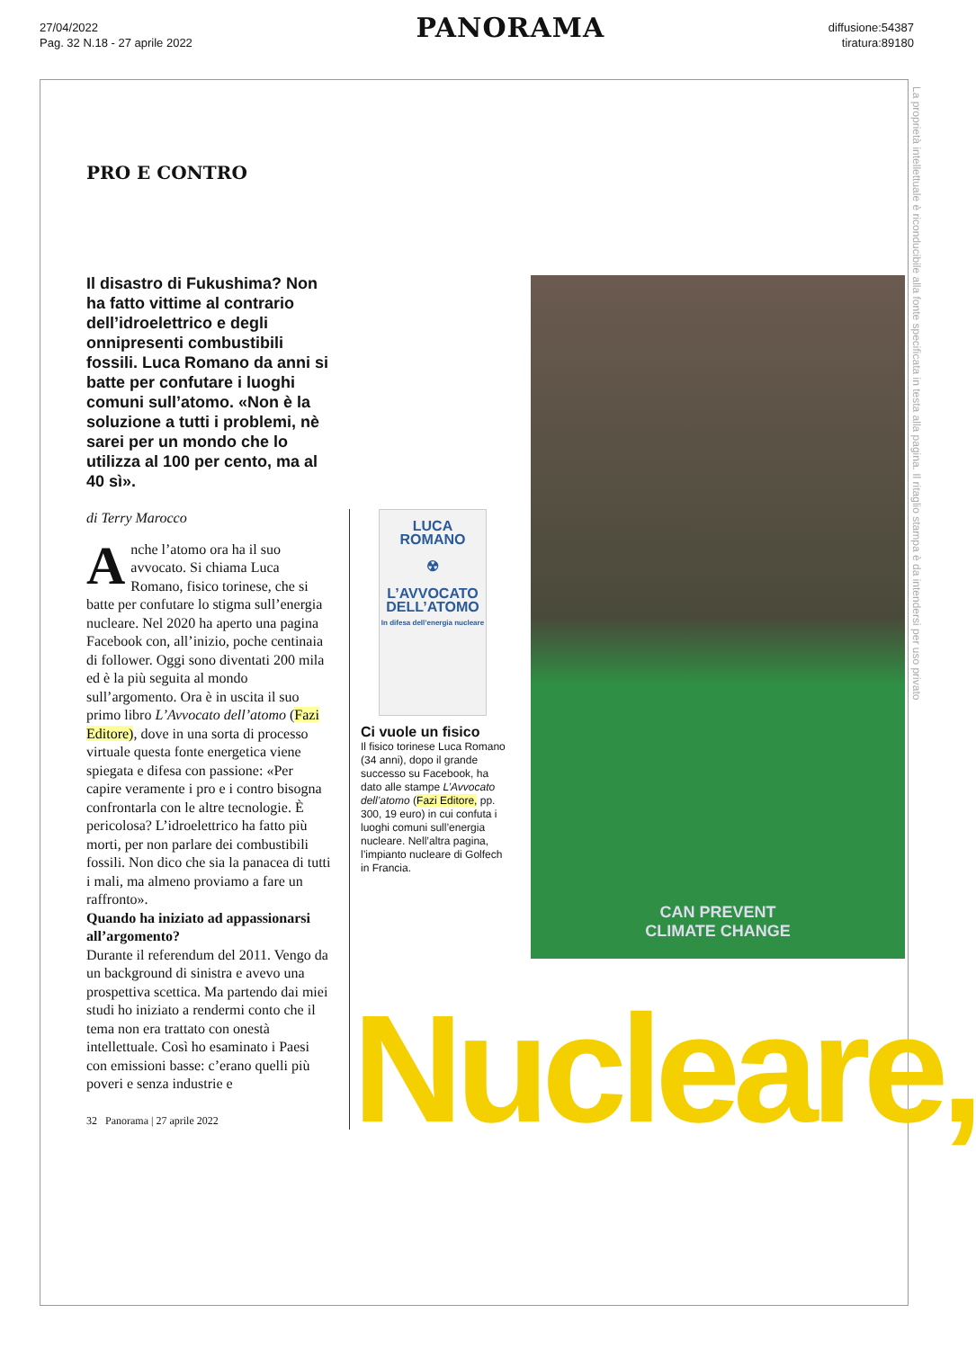27/04/2022
Pag. 32 N.18 - 27 aprile 2022
PANORAMA
diffusione:54387
tiratura:89180
La proprietà intellettuale è riconducibile alla fonte specificata in testa alla pagina. Il ritaglio stampa è da intendersi per uso privato
PRO E CONTRO
Il disastro di Fukushima? Non ha fatto vittime al contrario dell’idroelettrico e degli onnipresenti combustibili fossili. Luca Romano da anni si batte per confutare i luoghi comuni sull’atomo. «Non è la soluzione a tutti i problemi, nè sarei per un mondo che lo utilizza al 100 per cento, ma al 40 sì».
di Terry Marocco
Anche l’atomo ora ha il suo avvocato. Si chiama Luca Romano, fisico torinese, che si batte per confutare lo stigma sull’energia nucleare. Nel 2020 ha aperto una pagina Facebook con, all’inizio, poche centinaia di follower. Oggi sono diventati 200 mila ed è la più seguita al mondo sull’argomento. Ora è in uscita il suo primo libro L’Avvocato dell’atomo (Fazi Editore), dove in una sorta di processo virtuale questa fonte energetica viene spiegata e difesa con passione: «Per capire veramente i pro e i contro bisogna confrontarla con le altre tecnologie. È pericolosa? L’idroelettrico ha fatto più morti, per non parlare dei combustibili fossili. Non dico che sia la panacea di tutti i mali, ma almeno proviamo a fare un raffronto».
Quando ha iniziato ad appassionarsi all’argomento?
Durante il referendum del 2011. Vengo da un background di sinistra e avevo una prospettiva scettica. Ma partendo dai miei studi ho iniziato a rendermi conto che il tema non era trattato con onestà intellettuale. Così ho esaminato i Paesi con emissioni basse: c’erano quelli più poveri e senza industrie e
32 Panorama | 27 aprile 2022
LUCA ROMANO
☢
L’AVVOCATO DELL’ATOMO
In difesa dell’energia nucleare
Ci vuole un fisico
Il fisico torinese Luca Romano (34 anni), dopo il grande successo su Facebook, ha dato alle stampe L’Avvocato dell’atomo (Fazi Editore, pp. 300, 19 euro) in cui confuta i luoghi comuni sull’energia nucleare. Nell’altra pagina, l’impianto nucleare di Golfech in Francia.
CAN PREVENT
CLIMATE CHANGE
Nucleare,